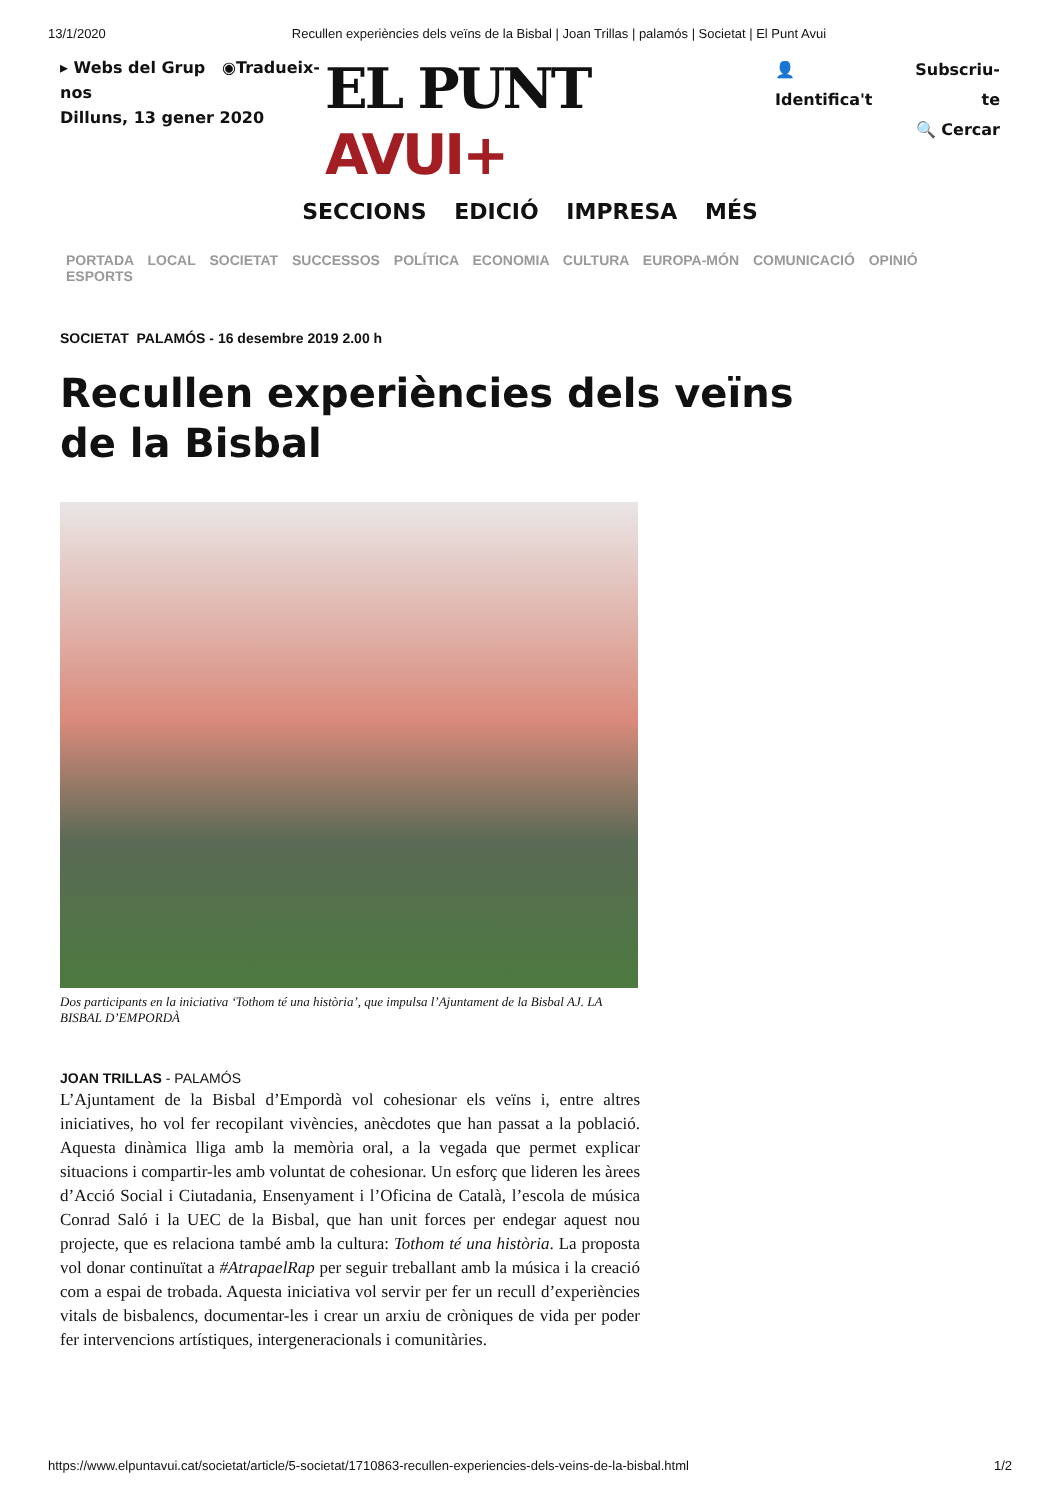13/1/2020 Recullen experiències dels veïns de la Bisbal | Joan Trillas | palamós | Societat | El Punt Avui
▸ Webs del Grup ◉Tradueix-nos
Dilluns, 13 gener 2020
EL PUNT AVUI+
👤 Identifica't Subscriu-te
🔍 Cercar
SECCIONS EDICIÓ IMPRESA MÉS
PORTADA LOCAL SOCIETAT SUCCESSOS POLÍTICA ECONOMIA CULTURA EUROPA-MÓN COMUNICACIÓ OPINIÓ ESPORTS
SOCIETAT PALAMÓS - 16 desembre 2019 2.00 h
Recullen experiències dels veïns de la Bisbal
Dos participants en la iniciativa ‘Tothom té una història’, que impulsa l’Ajuntament de la Bisbal AJ. LA BISBAL D’EMPORDÀ
JOAN TRILLAS - PALAMÓS
L’Ajuntament de la Bisbal d’Empordà vol cohesionar els veïns i, entre altres iniciatives, ho vol fer recopilant vivències, anècdotes que han passat a la població. Aquesta dinàmica lliga amb la memòria oral, a la vegada que permet explicar situacions i compartir-les amb voluntat de cohesionar. Un esforç que lideren les àrees d’Acció Social i Ciutadania, Ensenyament i l’Oficina de Català, l’escola de música Conrad Saló i la UEC de la Bisbal, que han unit forces per endegar aquest nou projecte, que es relaciona també amb la cultura: Tothom té una història. La proposta vol donar continuïtat a #AtrapaelRap per seguir treballant amb la música i la creació com a espai de trobada. Aquesta iniciativa vol servir per fer un recull d’experiències vitals de bisbalencs, documentar-les i crear un arxiu de cròniques de vida per poder fer intervencions artístiques, intergeneracionals i comunitàries.
https://www.elpuntavui.cat/societat/article/5-societat/1710863-recullen-experiencies-dels-veins-de-la-bisbal.html 1/2